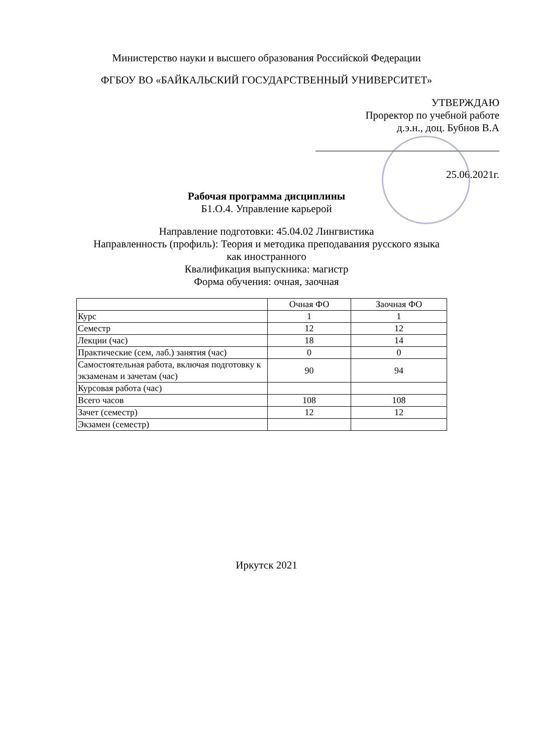Министерство науки и высшего образования Российской Федерации
ФГБОУ ВО «БАЙКАЛЬСКИЙ ГОСУДАРСТВЕННЫЙ УНИВЕРСИТЕТ»
УТВЕРЖДАЮ
Проректор по учебной работе
д.э.н., доц. Бубнов В.А
25.06.2021г.
Рабочая программа дисциплины
Б1.О.4. Управление карьерой
Направление подготовки: 45.04.02 Лингвистика
Направленность (профиль): Теория и методика преподавания русского языка
как иностранного
Квалификация выпускника: магистр
Форма обучения: очная, заочная
| | Очная ФО | Заочная ФО |
| Курс | 1 | 1 |
| Семестр | 12 | 12 |
| Лекции (час) | 18 | 14 |
| Практические (сем, лаб.) занятия (час) | 0 | 0 |
| Самостоятельная работа, включая подготовку к экзаменам и зачетам (час) | 90 | 94 |
| Курсовая работа (час) | | |
| Всего часов | 108 | 108 |
| Зачет (семестр) | 12 | 12 |
| Экзамен (семестр) | | |
Иркутск 2021